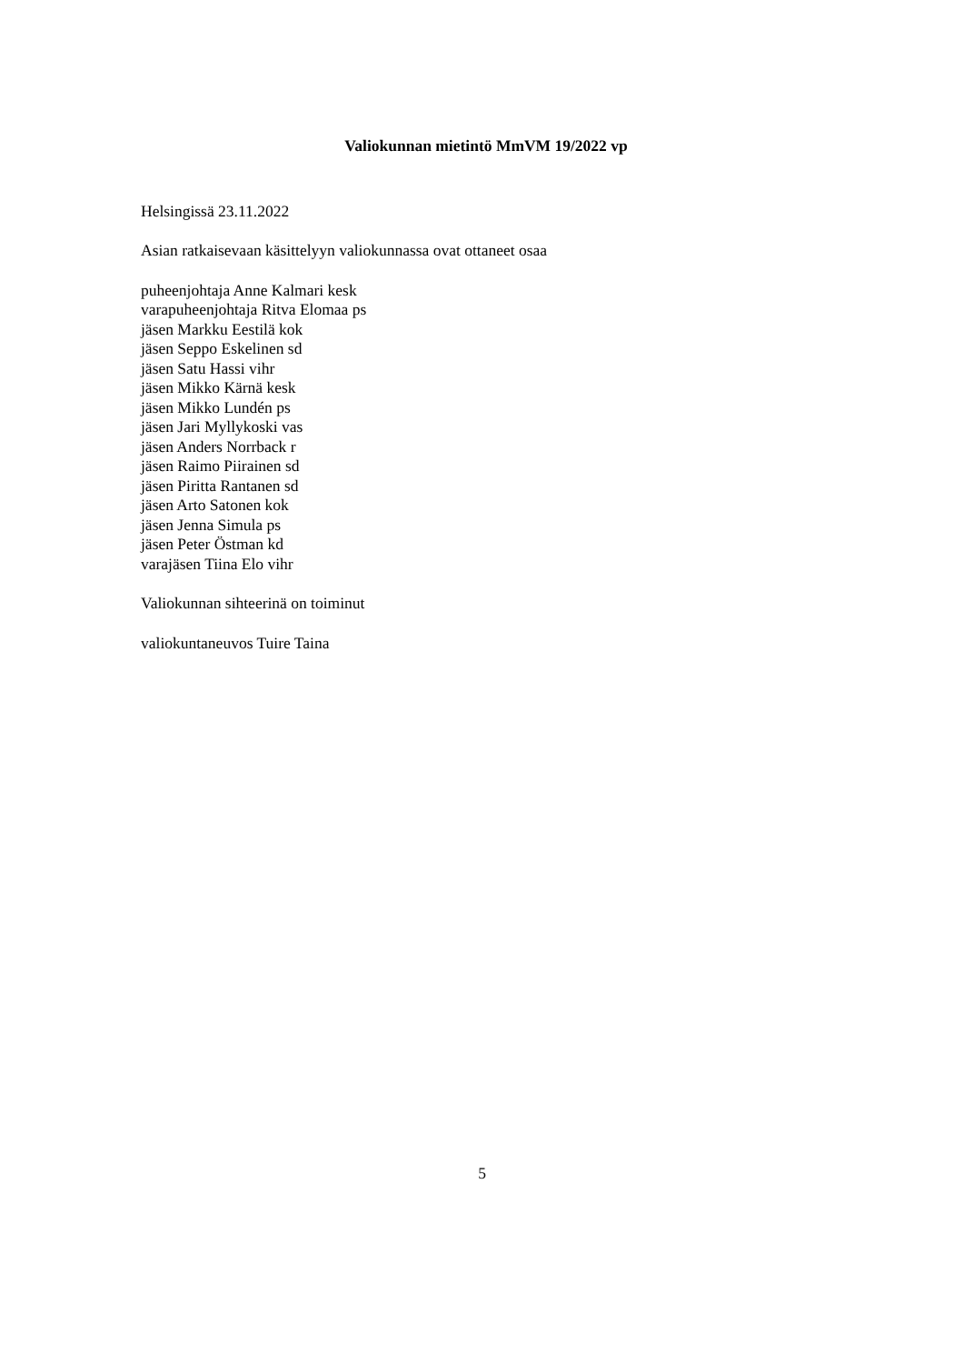Valiokunnan mietintö MmVM 19/2022 vp
Helsingissä 23.11.2022
Asian ratkaisevaan käsittelyyn valiokunnassa ovat ottaneet osaa
puheenjohtaja Anne Kalmari kesk
varapuheenjohtaja Ritva Elomaa ps
jäsen Markku Eestilä kok
jäsen Seppo Eskelinen sd
jäsen Satu Hassi vihr
jäsen Mikko Kärnä kesk
jäsen Mikko Lundén ps
jäsen Jari Myllykoski vas
jäsen Anders Norrback r
jäsen Raimo Piirainen sd
jäsen Piritta Rantanen sd
jäsen Arto Satonen kok
jäsen Jenna Simula ps
jäsen Peter Östman kd
varajäsen Tiina Elo vihr
Valiokunnan sihteerinä on toiminut
valiokuntaneuvos Tuire Taina
5